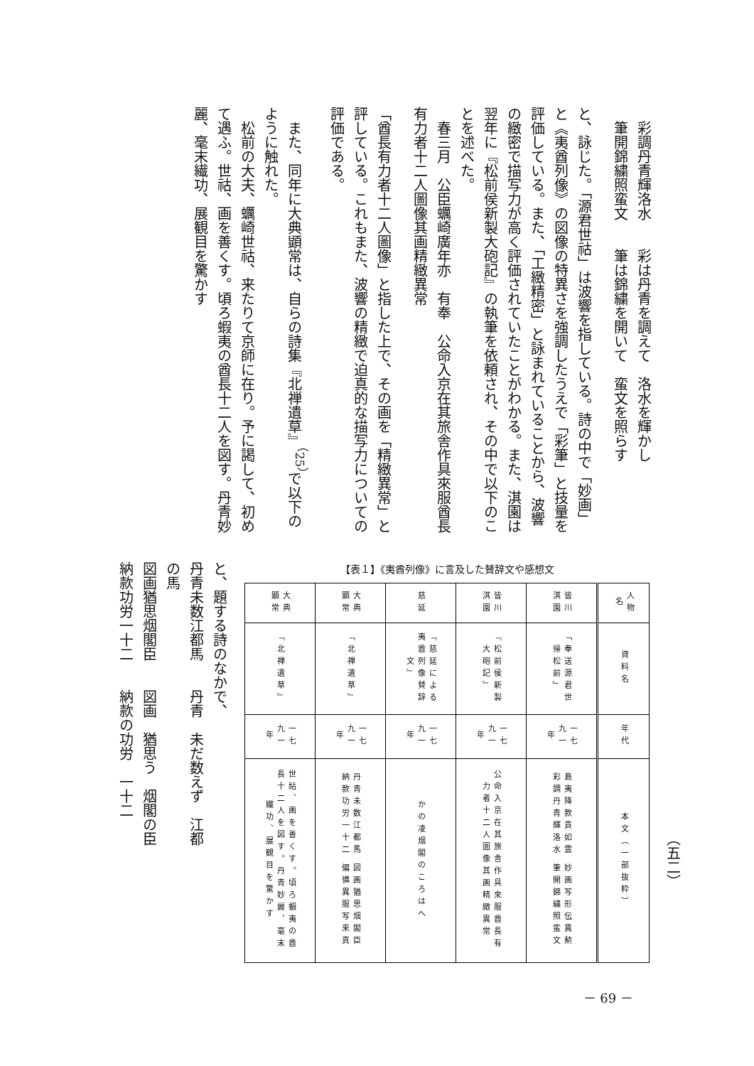彩調丹青輝洛水　　彩は丹青を調えて　洛水を輝かし
　筆開錦繍照蛮文　　筆は錦繍を開いて　蛮文を照らす
と、詠じた。「源君世祜」は波響を指している。詩の中で「妙画」と《夷酋列像》の図像の特異さを強調したうえで「彩筆」と技量を評価している。また、「工緻精密」と詠まれていることから、波響の緻密で描写力が高く評価されていたことがわかる。また、淇園は翌年に『松前侯新製大砲記』の執筆を依頼され、その中で以下のことを述べた。
　春三月　公臣蠣崎廣年亦　有奉　公命入京在其旅舎作具來服酋長有力者十二人圖像其画精緻異常
「酋長有力者十二人圖像」と指した上で、その画を「精緻異常」と評している。これもまた、波響の精緻で迫真的な描写力についての評価である。
　また、同年に大典顕常は、自らの詩集『北禅遺草』<sup>（25）</sup>で以下のように触れた。
　松前の大夫、蠣崎世祜、来たりて京師に在り。予に謁して、初めて遇ふ。世祜、画を善くす。頃ろ蝦夷の酋長十二人を図す。丹青妙麗、毫末繊功、展観目を驚かす
【表１】《夷酋列像》に言及した賛辞文や感想文
| 人物名 | 資料名 | 年代 | 本文（一部抜粋） |
| --- | --- | --- | --- |
| 皆川淇園 | 「奉送源君世帰松前」 | 一七九一年 | 島夷降款貢如雲 妙画写形伝異勲 彩調丹青輝洛水 筆開錦繍照蛮文 |
| 皆川淇園 | 『松前侯新製大砲記』 | 一七九一年 | 公命入京在其旅舎作具來服酋長有力者十二人圖像其画精緻異常 |
| 慈延 | 『慈延による夷酋列像賛辞文』 | 一七九一年 | かの凌烟閣のころはへ |
| 大典顕常 | 『北禅遺草』 | 一七九一年 | 丹青未数江都馬 図画猶思烟閣臣 納款功労一十二 偏憐異服写来真 |
| 大典顕常 | 『北禅遺草』 | 一七九一年 | 世祜、画を善くす。頃ろ蝦夷の酋長十二人を図す。丹青妙麗、毫末繊功、展観目を驚かす |
と、題する詩のなかで、
丹青未数江都馬　　丹青　未だ数えず　江都の馬
図画猶思烟閣臣　　図画　猶思う　烟閣の臣
納款功労一十二　　納款の功労　一十二
（五二）
－ 69 －